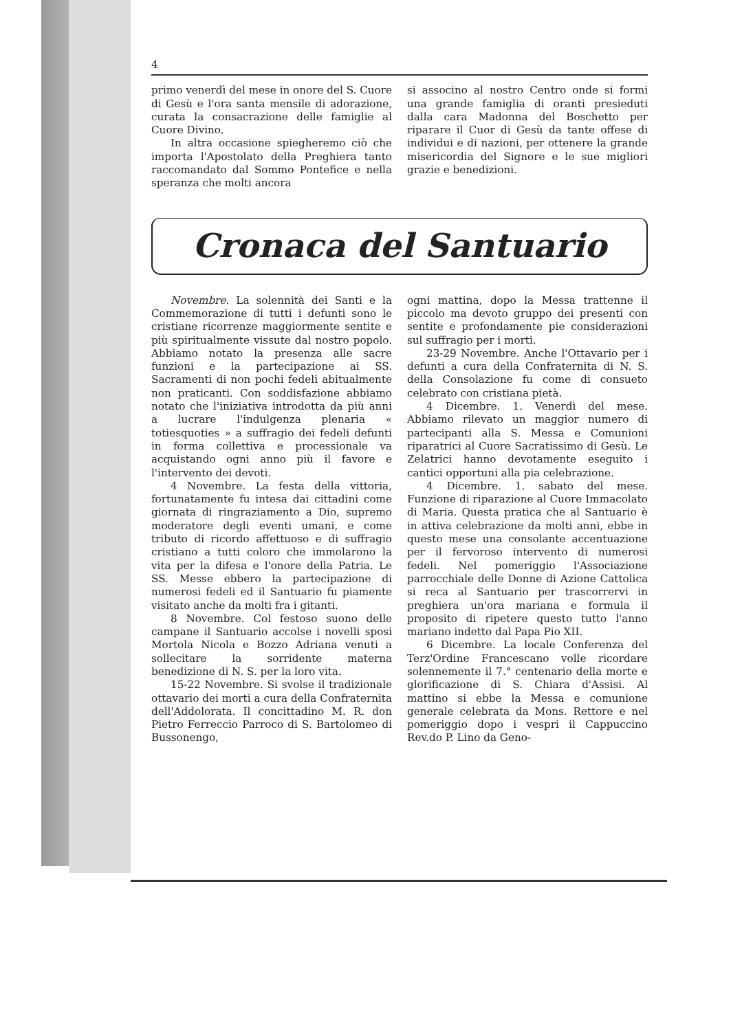4
primo venerdì del mese in onore del S. Cuore di Gesù e l'ora santa mensile di adorazione, curata la consacrazione delle famiglie al Cuore Divino.
In altra occasione spiegheremo ciò che importa l'Apostolato della Preghiera tanto raccomandato dal Sommo Pontefice e nella speranza che molti ancora
si associno al nostro Centro onde si formi una grande famiglia di oranti presieduti dalla cara Madonna del Boschetto per riparare il Cuor di Gesù da tante offese di individui e di nazioni, per ottenere la grande misericordia del Signore e le sue migliori grazie e benedizioni.
Cronaca del Santuario
Novembre. La solennità dei Santi e la Commemorazione di tutti i defunti sono le cristiane ricorrenze maggiormente sentite e più spiritualmente vissute dal nostro popolo. Abbiamo notato la presenza alle sacre funzioni e la partecipazione ai SS. Sacramenti di non pochi fedeli abitualmente non praticanti. Con soddisfazione abbiamo notato che l'iniziativa introdotta da più anni a lucrare l'indulgenza plenaria « totiesquoties » a suffragio dei fedeli defunti in forma collettiva e processionale va acquistando ogni anno più il favore e l'intervento dei devoti.
4 Novembre. La festa della vittoria, fortunatamente fu intesa dai cittadini come giornata di ringraziamento a Dio, supremo moderatore degli eventi umani, e come tributo di ricordo affettuoso e di suffragio cristiano a tutti coloro che immolarono la vita per la difesa e l'onore della Patria. Le SS. Messe ebbero la partecipazione di numerosi fedeli ed il Santuario fu piamente visitato anche da molti fra i gitanti.
8 Novembre. Col festoso suono delle campane il Santuario accolse i novelli sposi Mortola Nicola e Bozzo Adriana venuti a sollecitare la sorridente materna benedizione di N. S. per la loro vita.
15-22 Novembre. Si svolse il tradizionale ottavario dei morti a cura della Confraternita dell'Addolorata. Il concittadino M. R. don Pietro Ferreccio Parroco di S. Bartolomeo di Bussonengo,
ogni mattina, dopo la Messa trattenne il piccolo ma devoto gruppo dei presenti con sentite e profondamente pie considerazioni sul suffragio per i morti.
23-29 Novembre. Anche l'Ottavario per i defunti a cura della Confraternita di N. S. della Consolazione fu come di consueto celebrato con cristiana pietà.
4 Dicembre. 1. Venerdì del mese. Abbiamo rilevato un maggior numero di partecipanti alla S. Messa e Comunioni riparatrici al Cuore Sacratissimo di Gesù. Le Zelatrici hanno devotamente eseguito i cantici opportuni alla pia celebrazione.
4 Dicembre. 1. sabato del mese. Funzione di riparazione al Cuore Immacolato di Maria. Questa pratica che al Santuario è in attiva celebrazione da molti anni, ebbe in questo mese una consolante accentuazione per il fervoroso intervento di numerosi fedeli. Nel pomeriggio l'Associazione parrocchiale delle Donne di Azione Cattolica si reca al Santuario per trascorrervi in preghiera un'ora mariana e formula il proposito di ripetere questo tutto l'anno mariano indetto dal Papa Pio XII.
6 Dicembre. La locale Conferenza del Terz'Ordine Francescano volle ricordare solennemente il 7.° centenario della morte e glorificazione di S. Chiara d'Assisi. Al mattino si ebbe la Messa e comunione generale celebrata da Mons. Rettore e nel pomeriggio dopo i vespri il Cappuccino Rev.do P. Lino da Geno-